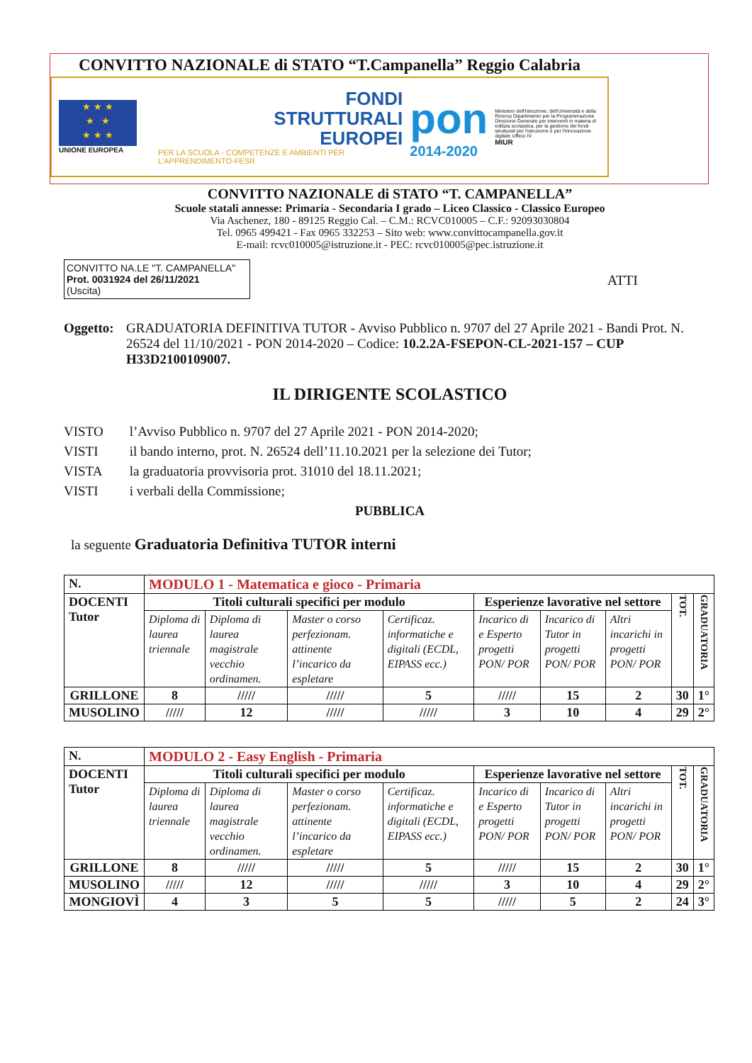CONVITTO NAZIONALE di STATO “T.Campanella” Reggio Calabria
★ ★ ★
★ ★
★ ★ ★
UNIONE EUROPEA
FONDI
STRUTTURALI
EUROPEI
PER LA SCUOLA - COMPETENZE E AMBIENTI PER L'APPRENDIMENTO-FESR
pon
2014-2020
Ministero dell'Istruzione, dell'Università e della Ricerca Dipartimento per la Programmazione Direzione Generale per interventi in materia di edilizia scolastica, per la gestione dei fondi strutturali per l'istruzione e per l'innovazione digitale Ufficio IV
MIUR
CONVITTO NAZIONALE di STATO “T. CAMPANELLA”
Scuole statali annesse: Primaria - Secondaria I grado – Liceo Classico - Classico Europeo
Via Aschenez, 180 - 89125 Reggio Cal. – C.M.: RCVC010005 – C.F.: 92093030804
Tel. 0965 499421 - Fax 0965 332253 – Sito web: www.convittocampanella.gov.it
E-mail: rcvc010005@istruzione.it - PEC: rcvc010005@pec.istruzione.it
CONVITTO NA.LE "T. CAMPANELLA"
Prot. 0031924 del 26/11/2021
(Uscita)
ATTI
Oggetto: GRADUATORIA DEFINITIVA TUTOR - Avviso Pubblico n. 9707 del 27 Aprile 2021 - Bandi Prot. N. 26524 del 11/10/2021 - PON 2014-2020 – Codice: 10.2.2A-FSEPON-CL-2021-157 – CUP H33D2100109007.
IL DIRIGENTE SCOLASTICO
VISTO l’Avviso Pubblico n. 9707 del 27 Aprile 2021 - PON 2014-2020;
VISTI il bando interno, prot. N. 26524 dell’11.10.2021 per la selezione dei Tutor;
VISTA la graduatoria provvisoria prot. 31010 del 18.11.2021;
VISTI i verbali della Commissione;
PUBBLICA
la seguente Graduatoria Definitiva TUTOR interni
| N. | MODULO 1 - Matematica e gioco - Primaria | | | | | | | | |
| --- | --- | --- | --- | --- | --- | --- | --- | --- | --- |
| DOCENTI Tutor | Titoli culturali specifici per modulo | | | | Esperienze lavorative nel settore | | | TOT. | GRADUATORIA |
| | Diploma di laurea triennale | Diploma di laurea magistrale vecchio ordinamen. | Master o corso perfezionam. attinente l’incarico da espletare | Certificaz. informatiche e digitali (ECDL, EIPASS ecc.) | Incarico di e Esperto progetti PON/ POR | Incarico di Tutor in progetti PON/ POR | Altri incarichi in progetti PON/ POR | | |
| GRILLONE | 8 | ///// | ///// | 5 | ///// | 15 | 2 | 30 | 1° |
| MUSOLINO | ///// | 12 | ///// | ///// | 3 | 10 | 4 | 29 | 2° |
| N. | MODULO 2 - Easy English - Primaria | | | | | | | | |
| --- | --- | --- | --- | --- | --- | --- | --- | --- | --- |
| DOCENTI Tutor | Titoli culturali specifici per modulo | | | | Esperienze lavorative nel settore | | | TOT. | GRADUATORIA |
| | Diploma di laurea triennale | Diploma di laurea magistrale vecchio ordinamen. | Master o corso perfezionam. attinente l’incarico da espletare | Certificaz. informatiche e digitali (ECDL, EIPASS ecc.) | Incarico di e Esperto progetti PON/ POR | Incarico di Tutor in progetti PON/ POR | Altri incarichi in progetti PON/ POR | | |
| GRILLONE | 8 | ///// | ///// | 5 | ///// | 15 | 2 | 30 | 1° |
| MUSOLINO | ///// | 12 | ///// | ///// | 3 | 10 | 4 | 29 | 2° |
| MONGIOVÌ | 4 | 3 | 5 | 5 | ///// | 5 | 2 | 24 | 3° |